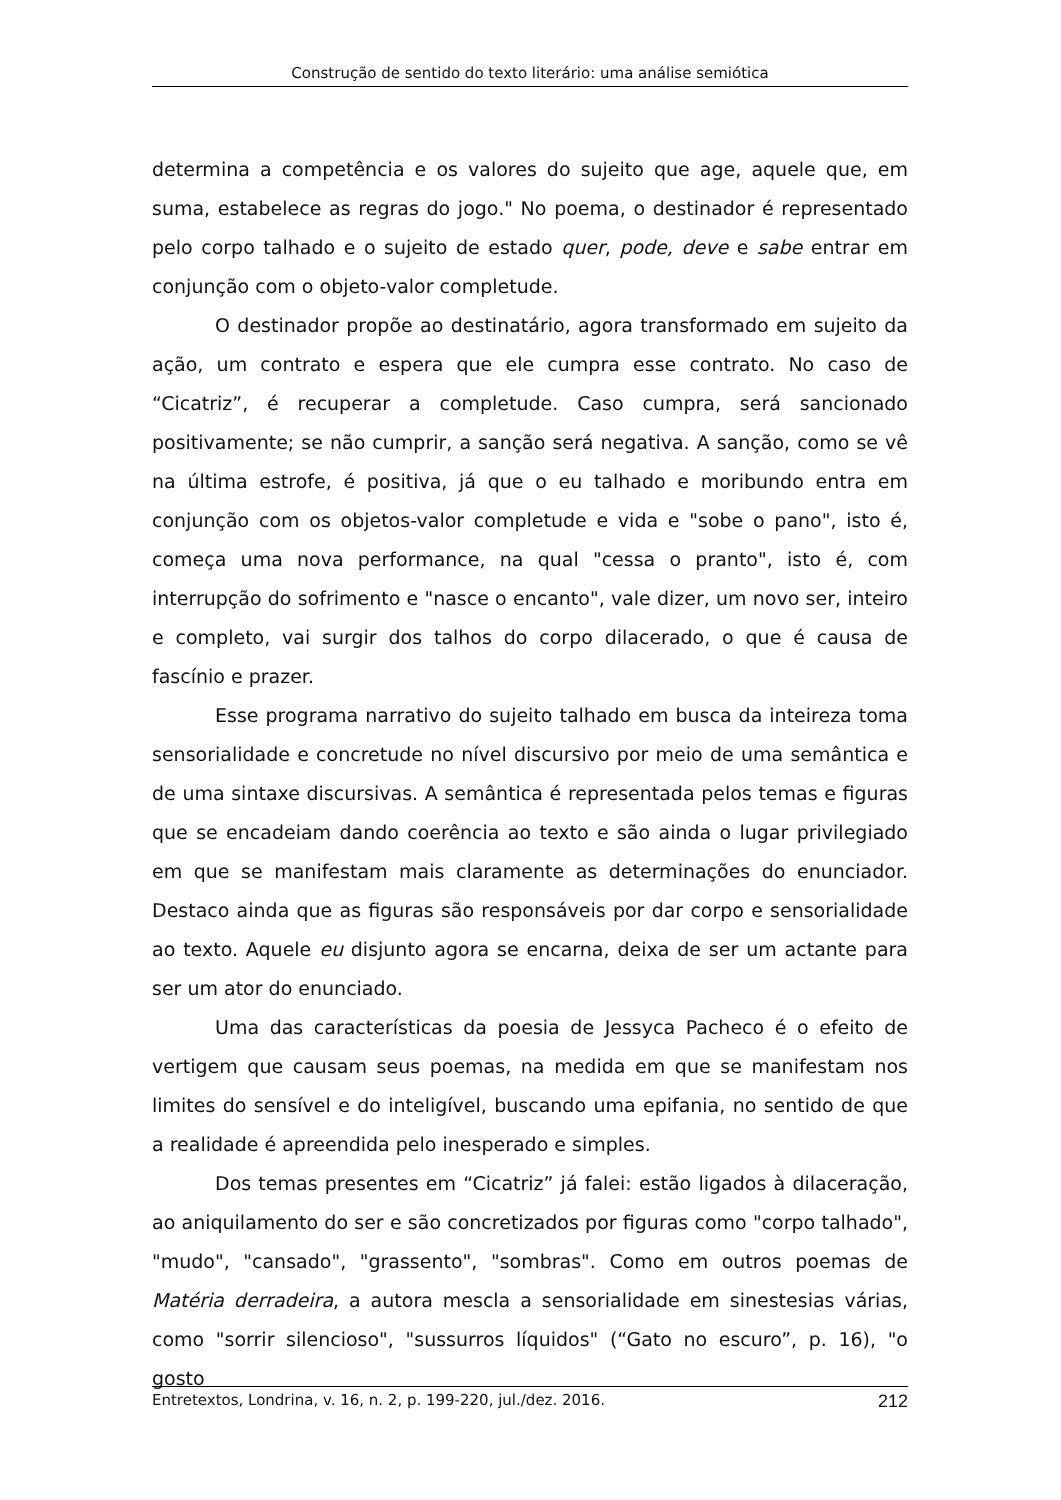Construção de sentido do texto literário: uma análise semiótica
determina a competência e os valores do sujeito que age, aquele que, em suma, estabelece as regras do jogo." No poema, o destinador é representado pelo corpo talhado e o sujeito de estado quer, pode, deve e sabe entrar em conjunção com o objeto-valor completude.
O destinador propõe ao destinatário, agora transformado em sujeito da ação, um contrato e espera que ele cumpra esse contrato. No caso de “Cicatriz”, é recuperar a completude. Caso cumpra, será sancionado positivamente; se não cumprir, a sanção será negativa. A sanção, como se vê na última estrofe, é positiva, já que o eu talhado e moribundo entra em conjunção com os objetos-valor completude e vida e "sobe o pano", isto é, começa uma nova performance, na qual "cessa o pranto", isto é, com interrupção do sofrimento e "nasce o encanto", vale dizer, um novo ser, inteiro e completo, vai surgir dos talhos do corpo dilacerado, o que é causa de fascínio e prazer.
Esse programa narrativo do sujeito talhado em busca da inteireza toma sensorialidade e concretude no nível discursivo por meio de uma semântica e de uma sintaxe discursivas. A semântica é representada pelos temas e figuras que se encadeiam dando coerência ao texto e são ainda o lugar privilegiado em que se manifestam mais claramente as determinações do enunciador. Destaco ainda que as figuras são responsáveis por dar corpo e sensorialidade ao texto. Aquele eu disjunto agora se encarna, deixa de ser um actante para ser um ator do enunciado.
Uma das características da poesia de Jessyca Pacheco é o efeito de vertigem que causam seus poemas, na medida em que se manifestam nos limites do sensível e do inteligível, buscando uma epifania, no sentido de que a realidade é apreendida pelo inesperado e simples.
Dos temas presentes em “Cicatriz” já falei: estão ligados à dilaceração, ao aniquilamento do ser e são concretizados por figuras como "corpo talhado", "mudo", "cansado", "grassento", "sombras". Como em outros poemas de Matéria derradeira, a autora mescla a sensorialidade em sinestesias várias, como "sorrir silencioso", "sussurros líquidos" (“Gato no escuro”, p. 16), "o gosto
Entretextos, Londrina, v. 16, n. 2, p. 199-220, jul./dez. 2016. 212